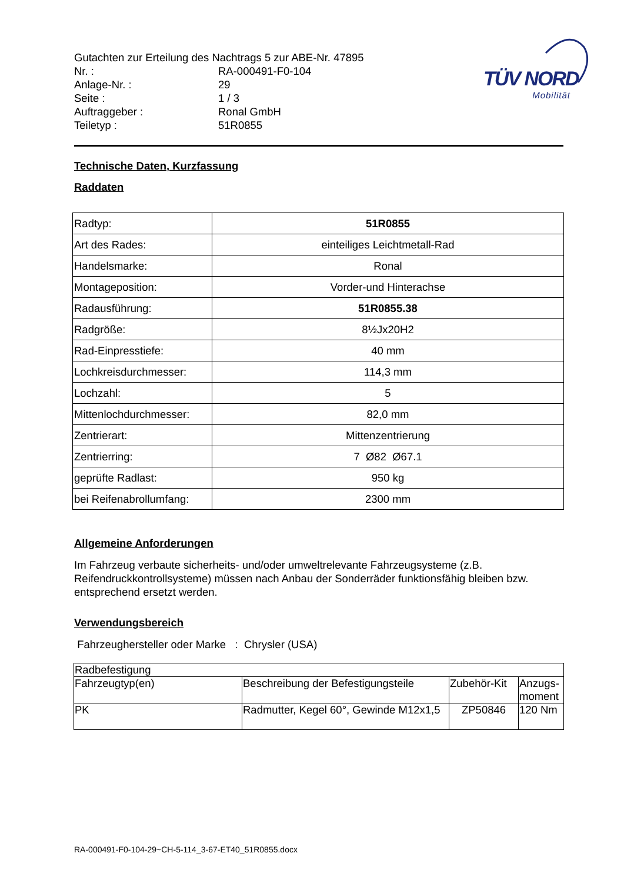TÜV NORD
Mobilität
| Gutachten zur Erteilung des Nachtrags 5 zur ABE-Nr. 47895 | |
| Nr. : | RA-000491-F0-104 |
| Anlage-Nr. : | 29 |
| Seite : | 1 / 3 |
| Auftraggeber : | Ronal GmbH |
| Teiletyp : | 51R0855 |
Technische Daten, Kurzfassung
Raddaten
| Radtyp: | 51R0855 |
| Art des Rades: | einteiliges Leichtmetall-Rad |
| Handelsmarke: | Ronal |
| Montageposition: | Vorder-und Hinterachse |
| Radausführung: | 51R0855.38 |
| Radgröße: | 8½Jx20H2 |
| Rad-Einpresstiefe: | 40 mm |
| Lochkreisdurchmesser: | 114,3 mm |
| Lochzahl: | 5 |
| Mittenlochdurchmesser: | 82,0 mm |
| Zentrierart: | Mittenzentrierung |
| Zentrierring: | 7 Ø82 Ø67.1 |
| geprüfte Radlast: | 950 kg |
| bei Reifenabrollumfang: | 2300 mm |
Allgemeine Anforderungen
Im Fahrzeug verbaute sicherheits- und/oder umweltrelevante Fahrzeugsysteme (z.B. Reifendruckkontrollsysteme) müssen nach Anbau der Sonderräder funktionsfähig bleiben bzw. entsprechend ersetzt werden.
Verwendungsbereich
Fahrzeughersteller oder Marke : Chrysler (USA)
| Radbefestigung | | | |
| Fahrzeugtyp(en) | Beschreibung der Befestigungsteile | Zubehör-Kit | Anzugs- moment |
| PK | Radmutter, Kegel 60°, Gewinde M12x1,5 | ZP50846 | 120 Nm |
RA-000491-F0-104-29~CH-5-114_3-67-ET40_51R0855.docx